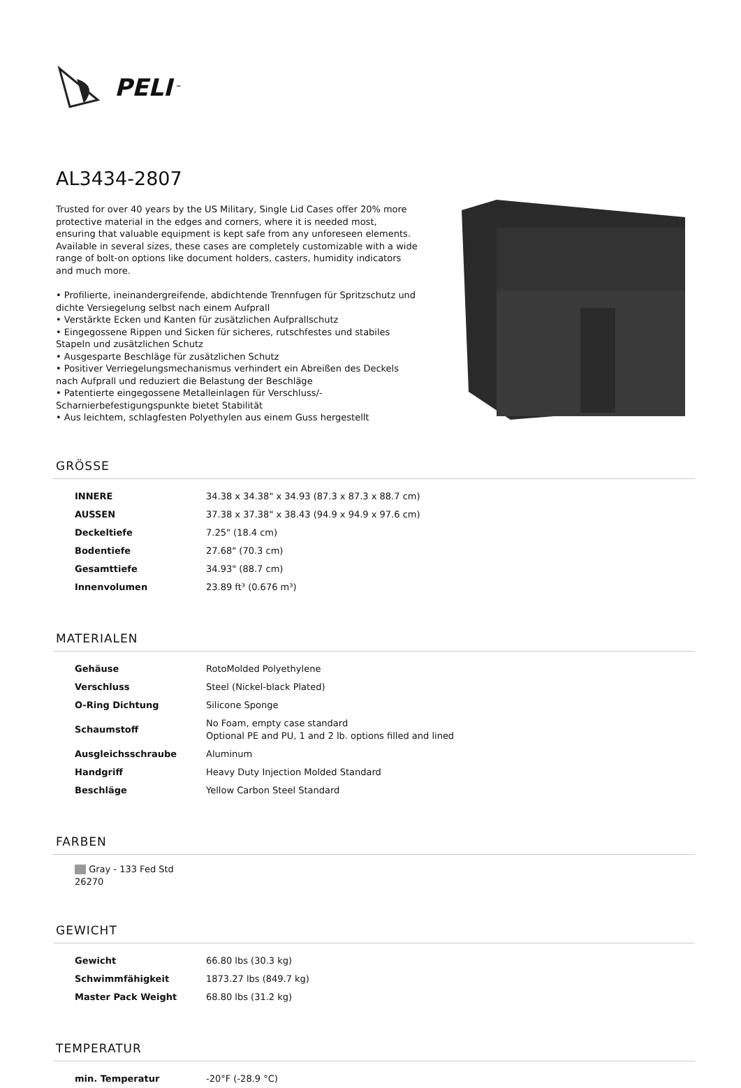PELI<sup>™</sup>
AL3434-2807
Trusted for over 40 years by the US Military, Single Lid Cases offer 20% more protective material in the edges and corners, where it is needed most, ensuring that valuable equipment is kept safe from any unforeseen elements. Available in several sizes, these cases are completely customizable with a wide range of bolt-on options like document holders, casters, humidity indicators and much more.
• Profilierte, ineinandergreifende, abdichtende Trennfugen für Spritzschutz und dichte Versiegelung selbst nach einem Aufprall
• Verstärkte Ecken und Kanten für zusätzlichen Aufprallschutz
• Eingegossene Rippen und Sicken für sicheres, rutschfestes und stabiles Stapeln und zusätzlichen Schutz
• Ausgesparte Beschläge für zusätzlichen Schutz
• Positiver Verriegelungsmechanismus verhindert ein Abreißen des Deckels nach Aufprall und reduziert die Belastung der Beschläge
• Patentierte eingegossene Metalleinlagen für Verschluss/-Scharnierbefestigungspunkte bietet Stabilität
• Aus leichtem, schlagfesten Polyethylen aus einem Guss hergestellt
GRÖSSE
| INNERE | 34.38 x 34.38" x 34.93 (87.3 x 87.3 x 88.7 cm) |
| AUSSEN | 37.38 x 37.38" x 38.43 (94.9 x 94.9 x 97.6 cm) |
| Deckeltiefe | 7.25" (18.4 cm) |
| Bodentiefe | 27.68" (70.3 cm) |
| Gesamttiefe | 34.93" (88.7 cm) |
| Innenvolumen | 23.89 ft³ (0.676 m³) |
MATERIALEN
| Gehäuse | RotoMolded Polyethylene |
| Verschluss | Steel (Nickel-black Plated) |
| O-Ring Dichtung | Silicone Sponge |
| Schaumstoff | No Foam, empty case standard Optional PE and PU, 1 and 2 lb. options filled and lined |
| Ausgleichsschraube | Aluminum |
| Handgriff | Heavy Duty Injection Molded Standard |
| Beschläge | Yellow Carbon Steel Standard |
FARBEN
Gray - 133 Fed Std 26270
GEWICHT
| Gewicht | 66.80 lbs (30.3 kg) |
| Schwimmfähigkeit | 1873.27 lbs (849.7 kg) |
| Master Pack Weight | 68.80 lbs (31.2 kg) |
TEMPERATUR
| min. Temperatur | -20°F (-28.9 °C) |